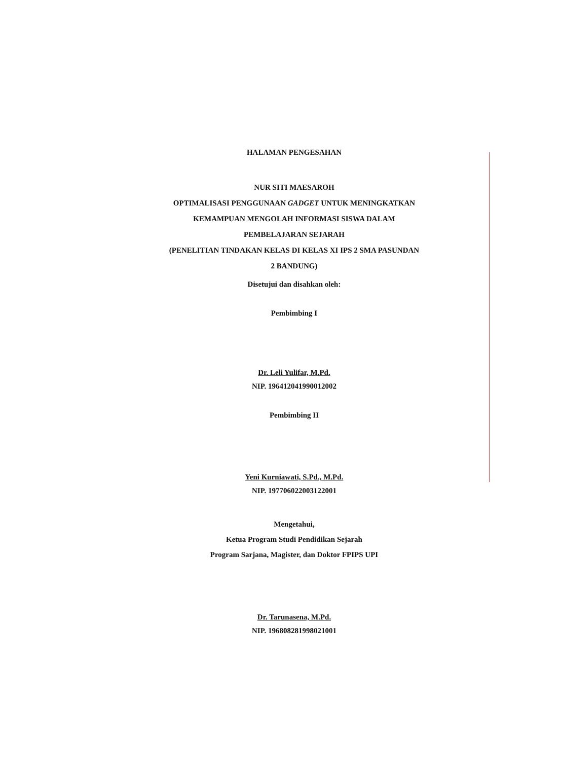HALAMAN PENGESAHAN
NUR SITI MAESAROH
OPTIMALISASI PENGGUNAAN GADGET UNTUK MENINGKATKAN
KEMAMPUAN MENGOLAH INFORMASI SISWA DALAM
PEMBELAJARAN SEJARAH
(PENELITIAN TINDAKAN KELAS DI KELAS XI IPS 2 SMA PASUNDAN
2 BANDUNG)
Disetujui dan disahkan oleh:
Pembimbing I
Dr. Leli Yulifar, M.Pd.
NIP. 196412041990012002
Pembimbing II
Yeni Kurniawati, S.Pd., M.Pd.
NIP. 197706022003122001
Mengetahui,
Ketua Program Studi Pendidikan Sejarah
Program Sarjana, Magister, dan Doktor FPIPS UPI
Dr. Tarunasena, M.Pd.
NIP. 196808281998021001